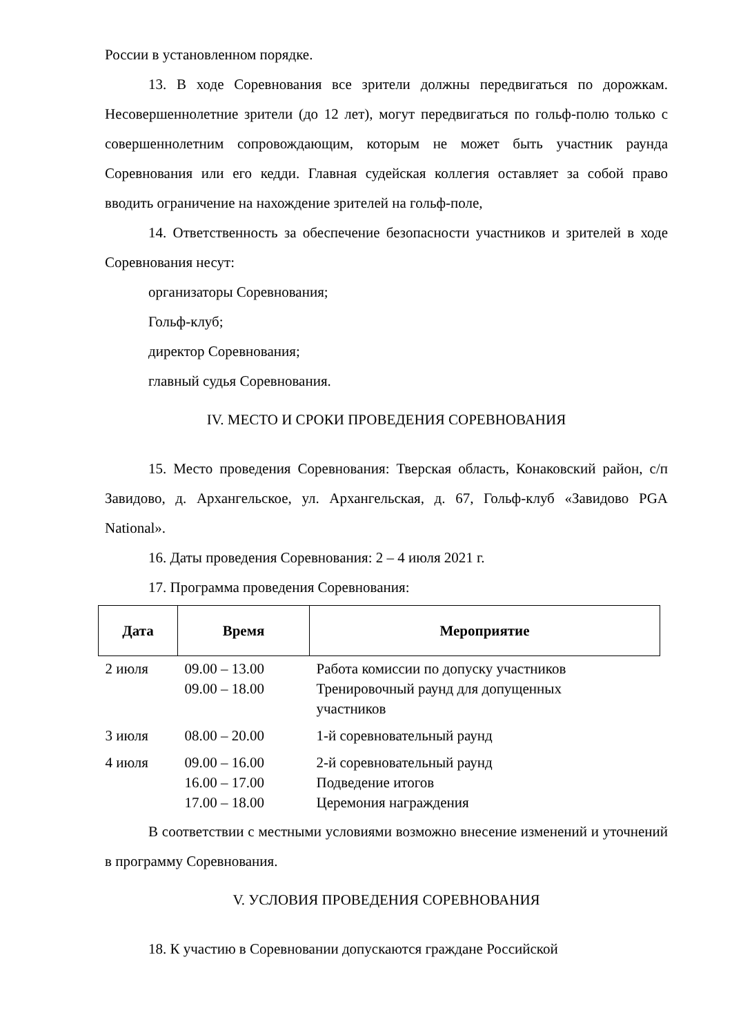России в установленном порядке.
13. В ходе Соревнования все зрители должны передвигаться по дорожкам. Несовершеннолетние зрители (до 12 лет), могут передвигаться по гольф-полю только с совершеннолетним сопровождающим, которым не может быть участник раунда Соревнования или его кедди. Главная судейская коллегия оставляет за собой право вводить ограничение на нахождение зрителей на гольф-поле,
14. Ответственность за обеспечение безопасности участников и зрителей в ходе Соревнования несут:
организаторы Соревнования;
Гольф-клуб;
директор Соревнования;
главный судья Соревнования.
IV. МЕСТО И СРОКИ ПРОВЕДЕНИЯ СОРЕВНОВАНИЯ
15. Место проведения Соревнования: Тверская область, Конаковский район, с/п Завидово, д. Архангельское, ул. Архангельская, д. 67, Гольф-клуб «Завидово PGA National».
16. Даты проведения Соревнования: 2 – 4 июля 2021 г.
17. Программа проведения Соревнования:
| Дата | Время | Мероприятие |
| --- | --- | --- |
| 2 июля | 09.00 – 13.00 09.00 – 18.00 | Работа комиссии по допуску участников Тренировочный раунд для допущенных участников |
| 3 июля | 08.00 – 20.00 | 1-й соревновательный раунд |
| 4 июля | 09.00 – 16.00 16.00 – 17.00 17.00 – 18.00 | 2-й соревновательный раунд Подведение итогов Церемония награждения |
В соответствии с местными условиями возможно внесение изменений и уточнений в программу Соревнования.
V. УСЛОВИЯ ПРОВЕДЕНИЯ СОРЕВНОВАНИЯ
18. К участию в Соревновании допускаются граждане Российской